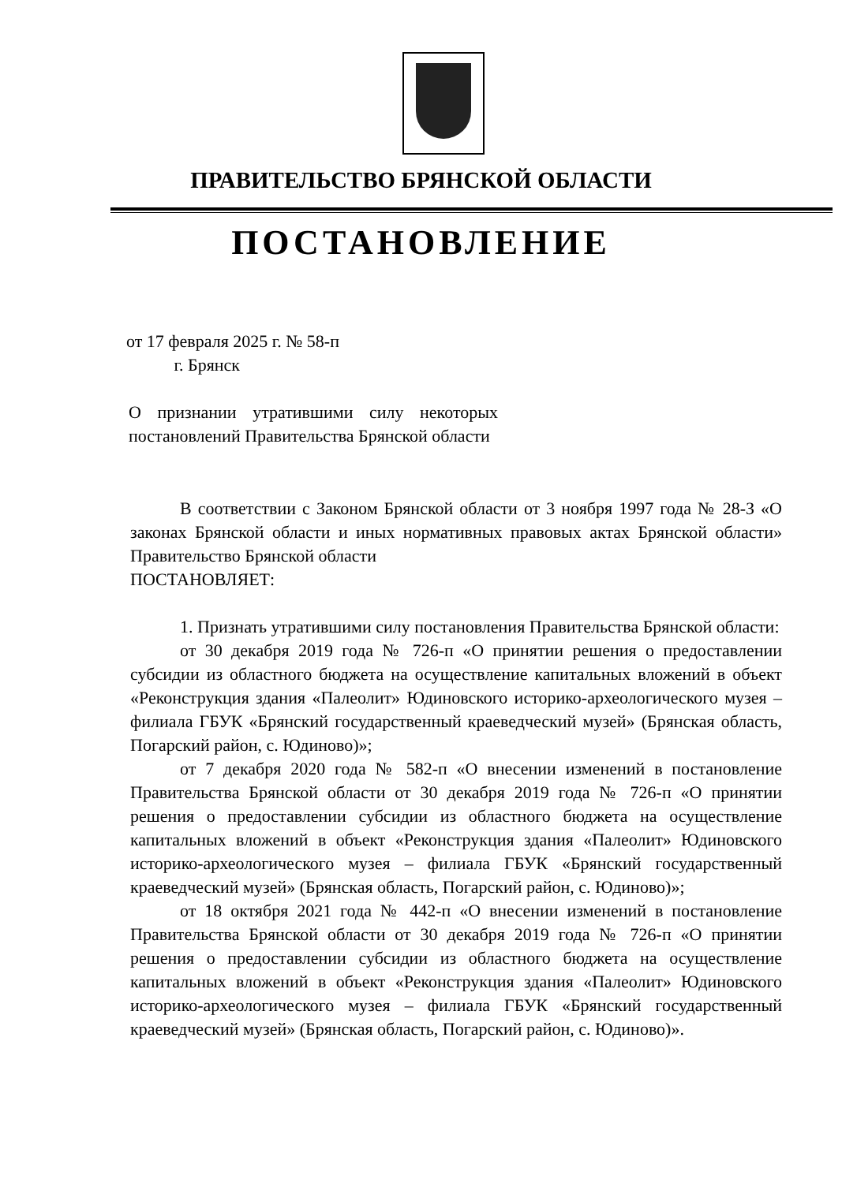ПРАВИТЕЛЬСТВО БРЯНСКОЙ ОБЛАСТИ
ПОСТАНОВЛЕНИЕ
от 17 февраля 2025 г. № 58-п
г. Брянск
О признании утратившими силу некоторых постановлений Правительства Брянской области
В соответствии с Законом Брянской области от 3 ноября 1997 года № 28-З «О законах Брянской области и иных нормативных правовых актах Брянской области» Правительство Брянской области
ПОСТАНОВЛЯЕТ:
1. Признать утратившими силу постановления Правительства Брянской области:
от 30 декабря 2019 года № 726-п «О принятии решения о предоставлении субсидии из областного бюджета на осуществление капитальных вложений в объект «Реконструкция здания «Палеолит» Юдиновского историко-археологического музея – филиала ГБУК «Брянский государственный краеведческий музей» (Брянская область, Погарский район, с. Юдиново)»;
от 7 декабря 2020 года № 582-п «О внесении изменений в постановление Правительства Брянской области от 30 декабря 2019 года № 726-п «О принятии решения о предоставлении субсидии из областного бюджета на осуществление капитальных вложений в объект «Реконструкция здания «Палеолит» Юдиновского историко-археологического музея – филиала ГБУК «Брянский государственный краеведческий музей» (Брянская область, Погарский район, с. Юдиново)»;
от 18 октября 2021 года № 442-п «О внесении изменений в постановление Правительства Брянской области от 30 декабря 2019 года № 726-п «О принятии решения о предоставлении субсидии из областного бюджета на осуществление капитальных вложений в объект «Реконструкция здания «Палеолит» Юдиновского историко-археологического музея – филиала ГБУК «Брянский государственный краеведческий музей» (Брянская область, Погарский район, с. Юдиново)».